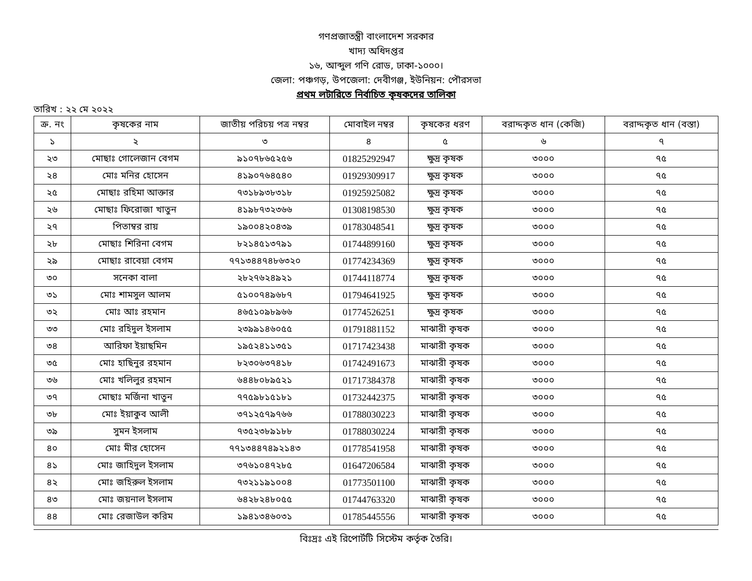গণপ্রজাতন্ত্রী বাংলাদেশ সরকার
খাদ্য অধিদপ্তর
১৬, আব্দুল গণি রোড, ঢাকা-১০০০।
জেলা: পঞ্চগড়, উপজেলা: দেবীগঞ্জ, ইউনিয়ন: পৌরসভা
প্রথম লটারিতে নির্বাচিত কৃষকদের তালিকা
তারিখ : ২২ মে ২০২২
| ক্র. নং | কৃষকের নাম | জাতীয় পরিচয় পত্র নম্বর | মোবাইল নম্বর | কৃষকের ধরণ | বরাদ্দকৃত ধান (কেজি) | বরাদ্দকৃত ধান (বস্তা) |
| --- | --- | --- | --- | --- | --- | --- |
| ১ | ২ | ৩ | ৪ | ৫ | ৬ | ৭ |
| ২৩ | মোছাঃ গোলেজান বেগম | ৯১০৭৮৬৫২৫৬ | 01825292947 | ক্ষুদ্র কৃষক | ৩০০০ | ৭৫ |
| ২৪ | মোঃ মনির হোসেন | ৪১৯০৭৬৪৫৪০ | 01929309917 | ক্ষুদ্র কৃষক | ৩০০০ | ৭৫ |
| ২৫ | মোছাঃ রহিমা আক্তার | ৭৩১৮৯৩৮৩১৮ | 01925925082 | ক্ষুদ্র কৃষক | ৩০০০ | ৭৫ |
| ২৬ | মোছাঃ ফিরোজা খাতুন | ৪১৯৮৭৩২৩৬৬ | 01308198530 | ক্ষুদ্র কৃষক | ৩০০০ | ৭৫ |
| ২৭ | পিতাম্বর রায় | ১৯০০৪২০৪৩৯ | 01783048541 | ক্ষুদ্র কৃষক | ৩০০০ | ৭৫ |
| ২৮ | মোছাঃ শিরিনা বেগম | ৮২১৪৫১৩৭৯১ | 01744899160 | ক্ষুদ্র কৃষক | ৩০০০ | ৭৫ |
| ২৯ | মোছাঃ রাবেয়া বেগম | ৭৭১৩৪৪৭৪৮৬৩২০ | 01774234369 | ক্ষুদ্র কৃষক | ৩০০০ | ৭৫ |
| ৩০ | সনেকা বালা | ২৮২৭৬২৪৯২১ | 01744118774 | ক্ষুদ্র কৃষক | ৩০০০ | ৭৫ |
| ৩১ | মোঃ শামসুল আলম | ৫১০০৭৪৯৬৮৭ | 01794641925 | ক্ষুদ্র কৃষক | ৩০০০ | ৭৫ |
| ৩২ | মোঃ আঃ রহমান | ৪৬৫১০৯৮৯৬৬ | 01774526251 | ক্ষুদ্র কৃষক | ৩০০০ | ৭৫ |
| ৩৩ | মোঃ রহিদুল ইসলাম | ২৩৯৯১৪৬০৫৫ | 01791881152 | মাঝারী কৃষক | ৩০০০ | ৭৫ |
| ৩৪ | আরিফা ইয়াছমিন | ১৯৫২৪১১৩৫১ | 01717423438 | মাঝারী কৃষক | ৩০০০ | ৭৫ |
| ৩৫ | মোঃ হাছিনুর রহমান | ৮২৩০৬৩৭৪১৮ | 01742491673 | মাঝারী কৃষক | ৩০০০ | ৭৫ |
| ৩৬ | মোঃ খলিলুর রহমান | ৬৪৪৮০৮৯৫২১ | 01717384378 | মাঝারী কৃষক | ৩০০০ | ৭৫ |
| ৩৭ | মোছাঃ মর্জিনা খাতুন | ৭৭৫৯৮১৫১৮১ | 01732442375 | মাঝারী কৃষক | ৩০০০ | ৭৫ |
| ৩৮ | মোঃ ইয়াকুব আলী | ৩৭১২৫৭৯৭৬৬ | 01788030223 | মাঝারী কৃষক | ৩০০০ | ৭৫ |
| ৩৯ | সুমন ইসলাম | ৭৩৫২৩৮৯১৮৮ | 01788030224 | মাঝারী কৃষক | ৩০০০ | ৭৫ |
| ৪০ | মোঃ মীর হোসেন | ৭৭১৩৪৪৭৪৯২১৪৩ | 01778541958 | মাঝারী কৃষক | ৩০০০ | ৭৫ |
| ৪১ | মোঃ জাহিদুল ইসলাম | ৩৭৬১০৪৭২৮৫ | 01647206584 | মাঝারী কৃষক | ৩০০০ | ৭৫ |
| ৪২ | মোঃ জহিরুল ইসলাম | ৭৩২১১৯১০০৪ | 01773501100 | মাঝারী কৃষক | ৩০০০ | ৭৫ |
| ৪৩ | মোঃ জয়নাল ইসলাম | ৬৪২৮২৪৮০৫৫ | 01744763320 | মাঝারী কৃষক | ৩০০০ | ৭৫ |
| ৪৪ | মোঃ রেজাউল করিম | ১৯৪১৩৪৬০৩১ | 01785445556 | মাঝারী কৃষক | ৩০০০ | ৭৫ |
বিঃদ্রঃ এই রিপোর্টটি সিস্টেম কর্তৃক তৈরি।